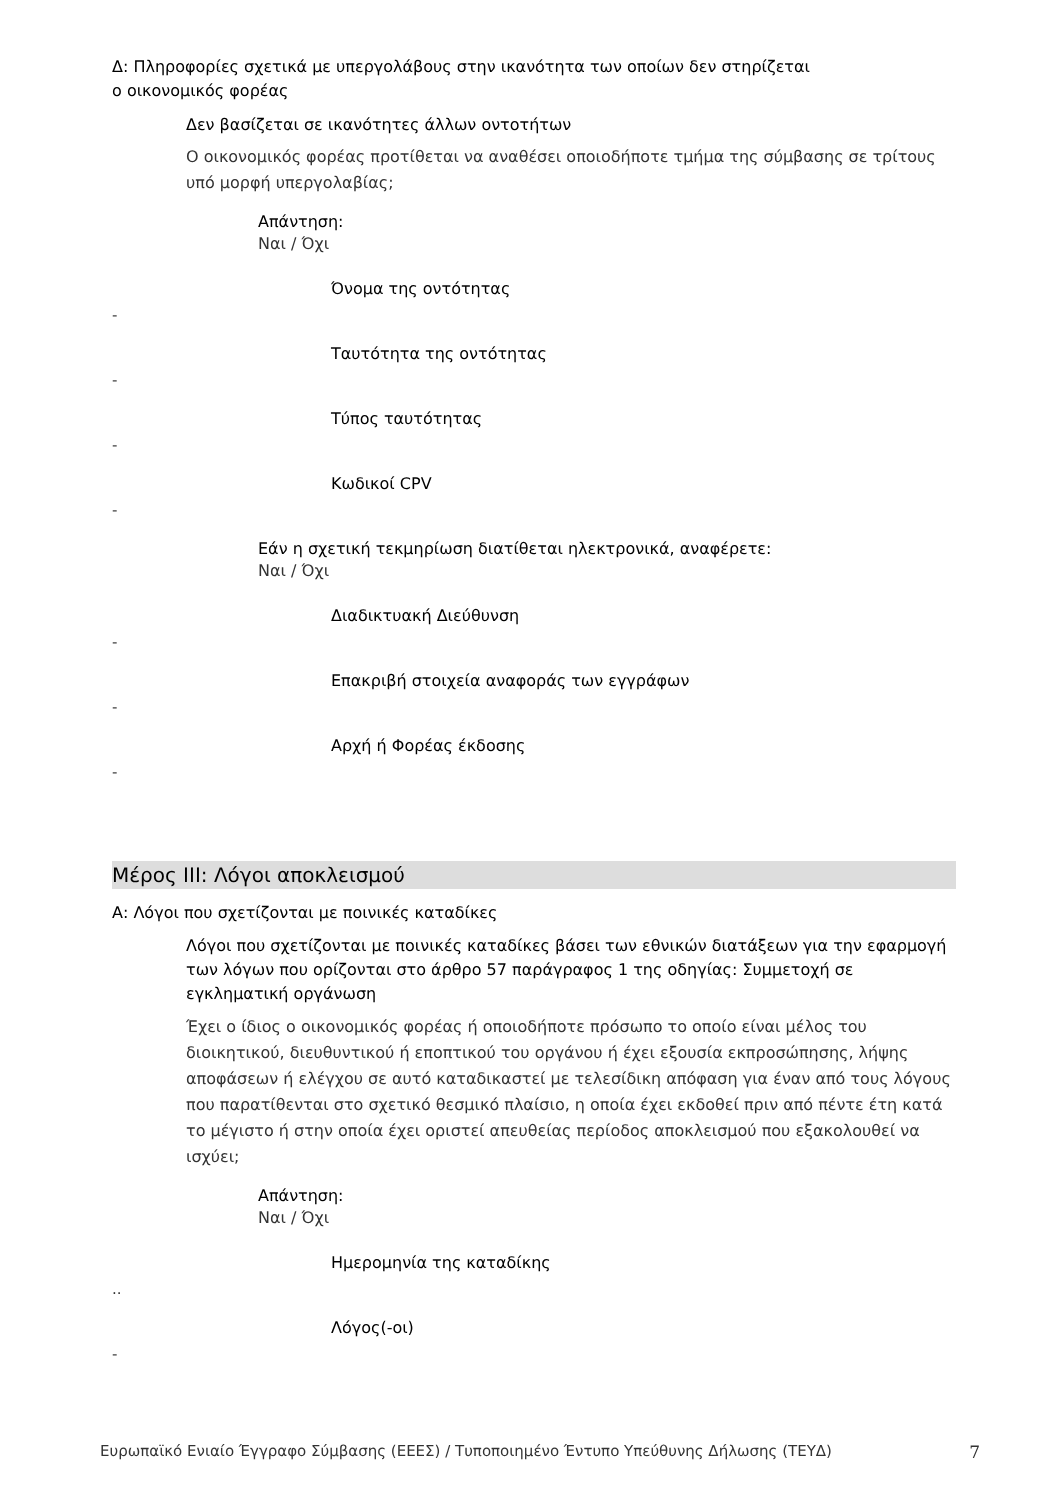Δ: Πληροφορίες σχετικά με υπεργολάβους στην ικανότητα των οποίων δεν στηρίζεται
ο οικονομικός φορέας
Δεν βασίζεται σε ικανότητες άλλων οντοτήτων
Ο οικονομικός φορέας προτίθεται να αναθέσει οποιοδήποτε τμήμα της σύμβασης σε τρίτους υπό μορφή υπεργολαβίας;
Απάντηση:
Ναι / Όχι
Όνομα της οντότητας
-
Ταυτότητα της οντότητας
-
Τύπος ταυτότητας
-
Κωδικοί CPV
-
Εάν η σχετική τεκμηρίωση διατίθεται ηλεκτρονικά, αναφέρετε:
Ναι / Όχι
Διαδικτυακή Διεύθυνση
-
Επακριβή στοιχεία αναφοράς των εγγράφων
-
Αρχή ή Φορέας έκδοσης
-
Μέρος III: Λόγοι αποκλεισμού
Α: Λόγοι που σχετίζονται με ποινικές καταδίκες
Λόγοι που σχετίζονται με ποινικές καταδίκες βάσει των εθνικών διατάξεων για την εφαρμογή των λόγων που ορίζονται στο άρθρο 57 παράγραφος 1 της οδηγίας: Συμμετοχή σε εγκληματική οργάνωση
Έχει ο ίδιος ο οικονομικός φορέας ή οποιοδήποτε πρόσωπο το οποίο είναι μέλος του διοικητικού, διευθυντικού ή εποπτικού του οργάνου ή έχει εξουσία εκπροσώπησης, λήψης αποφάσεων ή ελέγχου σε αυτό καταδικαστεί με τελεσίδικη απόφαση για έναν από τους λόγους που παρατίθενται στο σχετικό θεσμικό πλαίσιο, η οποία έχει εκδοθεί πριν από πέντε έτη κατά το μέγιστο ή στην οποία έχει οριστεί απευθείας περίοδος αποκλεισμού που εξακολουθεί να ισχύει;
Απάντηση:
Ναι / Όχι
Ημερομηνία της καταδίκης
..
Λόγος(-οι)
-
Ευρωπαϊκό Ενιαίο Έγγραφο Σύμβασης (ΕΕΕΣ) / Τυποποιημένο Έντυπο Υπεύθυνης Δήλωσης (ΤΕΥΔ) 7